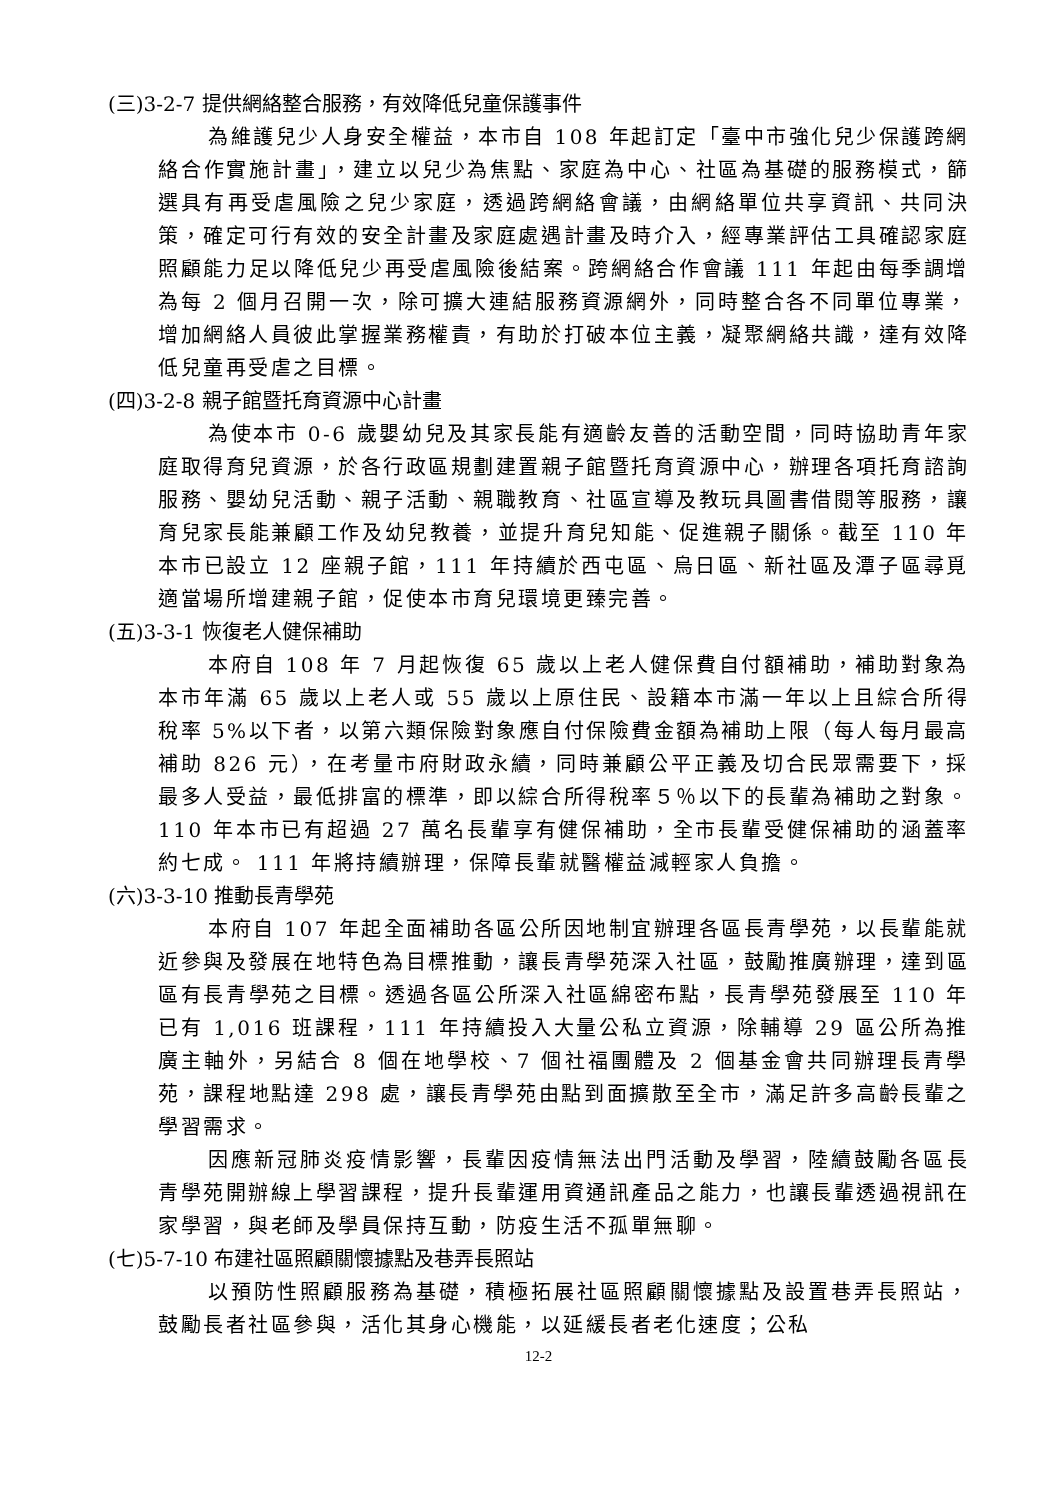(三)3-2-7 提供網絡整合服務，有效降低兒童保護事件
為維護兒少人身安全權益，本市自 108 年起訂定「臺中市強化兒少保護跨網絡合作實施計畫」，建立以兒少為焦點、家庭為中心、社區為基礎的服務模式，篩選具有再受虐風險之兒少家庭，透過跨網絡會議，由網絡單位共享資訊、共同決策，確定可行有效的安全計畫及家庭處遇計畫及時介入，經專業評估工具確認家庭照顧能力足以降低兒少再受虐風險後結案。跨網絡合作會議 111 年起由每季調增為每 2 個月召開一次，除可擴大連結服務資源網外，同時整合各不同單位專業，增加網絡人員彼此掌握業務權責，有助於打破本位主義，凝聚網絡共識，達有效降低兒童再受虐之目標。
(四)3-2-8 親子館暨托育資源中心計畫
為使本市 0-6 歲嬰幼兒及其家長能有適齡友善的活動空間，同時協助青年家庭取得育兒資源，於各行政區規劃建置親子館暨托育資源中心，辦理各項托育諮詢服務、嬰幼兒活動、親子活動、親職教育、社區宣導及教玩具圖書借閱等服務，讓育兒家長能兼顧工作及幼兒教養，並提升育兒知能、促進親子關係。截至 110 年本市已設立 12 座親子館，111 年持續於西屯區、烏日區、新社區及潭子區尋覓適當場所增建親子館，促使本市育兒環境更臻完善。
(五)3-3-1 恢復老人健保補助
本府自 108 年 7 月起恢復 65 歲以上老人健保費自付額補助，補助對象為本市年滿 65 歲以上老人或 55 歲以上原住民、設籍本市滿一年以上且綜合所得稅率 5%以下者，以第六類保險對象應自付保險費金額為補助上限（每人每月最高補助 826 元），在考量市府財政永續，同時兼顧公平正義及切合民眾需要下，採最多人受益，最低排富的標準，即以綜合所得稅率５％以下的長輩為補助之對象。110 年本市已有超過 27 萬名長輩享有健保補助，全市長輩受健保補助的涵蓋率約七成。 111 年將持續辦理，保障長輩就醫權益減輕家人負擔。
(六)3-3-10 推動長青學苑
本府自 107 年起全面補助各區公所因地制宜辦理各區長青學苑，以長輩能就近參與及發展在地特色為目標推動，讓長青學苑深入社區，鼓勵推廣辦理，達到區區有長青學苑之目標。透過各區公所深入社區綿密布點，長青學苑發展至 110 年已有 1,016 班課程，111 年持續投入大量公私立資源，除輔導 29 區公所為推廣主軸外，另結合 8 個在地學校、7 個社福團體及 2 個基金會共同辦理長青學苑，課程地點達 298 處，讓長青學苑由點到面擴散至全市，滿足許多高齡長輩之學習需求。
因應新冠肺炎疫情影響，長輩因疫情無法出門活動及學習，陸續鼓勵各區長青學苑開辦線上學習課程，提升長輩運用資通訊產品之能力，也讓長輩透過視訊在家學習，與老師及學員保持互動，防疫生活不孤單無聊。
(七)5-7-10 布建社區照顧關懷據點及巷弄長照站
以預防性照顧服務為基礎，積極拓展社區照顧關懷據點及設置巷弄長照站，鼓勵長者社區參與，活化其身心機能，以延緩長者老化速度；公私
12-2